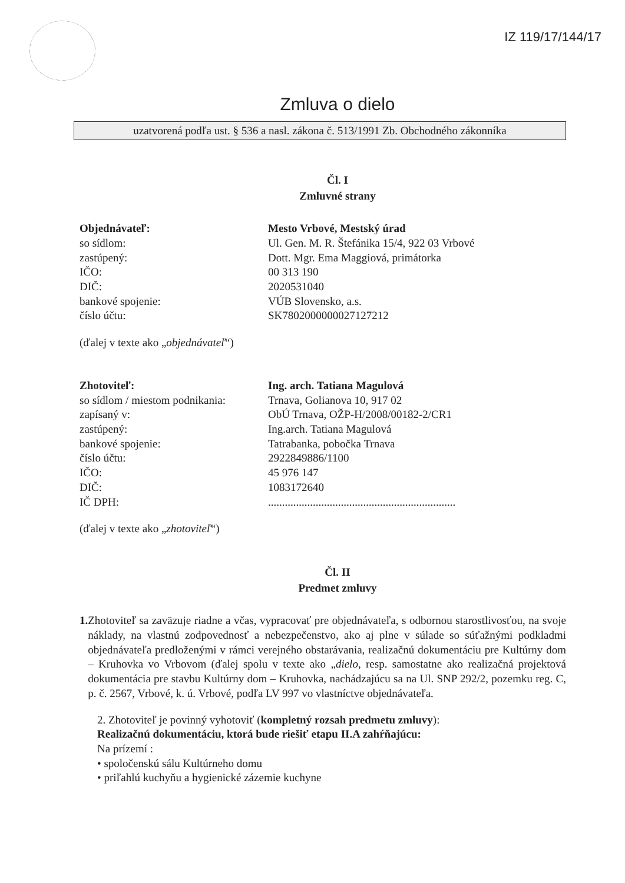IZ 119/17/144/17
Zmluva o dielo
uzatvorená podľa ust. § 536 a nasl. zákona č. 513/1991 Zb. Obchodného zákonníka
Čl. I
Zmluvné strany
Objednávateľ: Mesto Vrbové, Mestský úrad
so sídlom: Ul. Gen. M. R. Štefánika 15/4, 922 03 Vrbové
zastúpený: Dott. Mgr. Ema Maggiová, primátorka
IČO: 00 313 190
DIČ: 2020531040
bankové spojenie: VÚB Slovensko, a.s.
číslo účtu: SK7802000000027127212
(ďalej v texte ako „objednávateľ“)
Zhotoviteľ: Ing. arch. Tatiana Magulová
so sídlom / miestom podnikania:
Trnava, Golianova 10, 917 02
zapísaný v: ObÚ Trnava, OŽP-H/2008/00182-2/CR1
zastúpený: Ing.arch. Tatiana Magulová
bankové spojenie: Tatrabanka, pobočka Trnava
číslo účtu: 2922849886/1100
IČO: 45 976 147
DIČ: 1083172640
IČ DPH: ...................................................................
(ďalej v texte ako „zhotoviteľ“)
Čl. II
Predmet zmluvy
1. Zhotoviteľ sa zaväzuje riadne a včas, vypracovať pre objednávateľa, s odbornou starostlivosťou, na svoje náklady, na vlastnú zodpovednosť a nebezpečenstvo, ako aj plne v súlade so súťažnými podkladmi objednávateľa predloženými v rámci verejného obstarávania, realizačnú dokumentáciu pre Kultúrny dom – Kruhovka vo Vrbovom (ďalej spolu v texte ako „dielo, resp. samostatne ako realizačná projektová dokumentácia pre stavbu Kultúrny dom – Kruhovka, nachádzajúcu sa na Ul. SNP 292/2, pozemku reg. C, p. č. 2567, Vrbové, k. ú. Vrbové, podľa LV 997 vo vlastníctve objednávateľa.
2. Zhotoviteľ je povinný vyhotoviť (kompletný rozsah predmetu zmluvy):
Realizačnú dokumentáciu, ktorá bude riešiť etapu II.A zahŕňajúcu:
Na prízemí :
• spoločenskú sálu Kultúrneho domu
• priľahlú kuchyňu a hygienické zázemie kuchyne